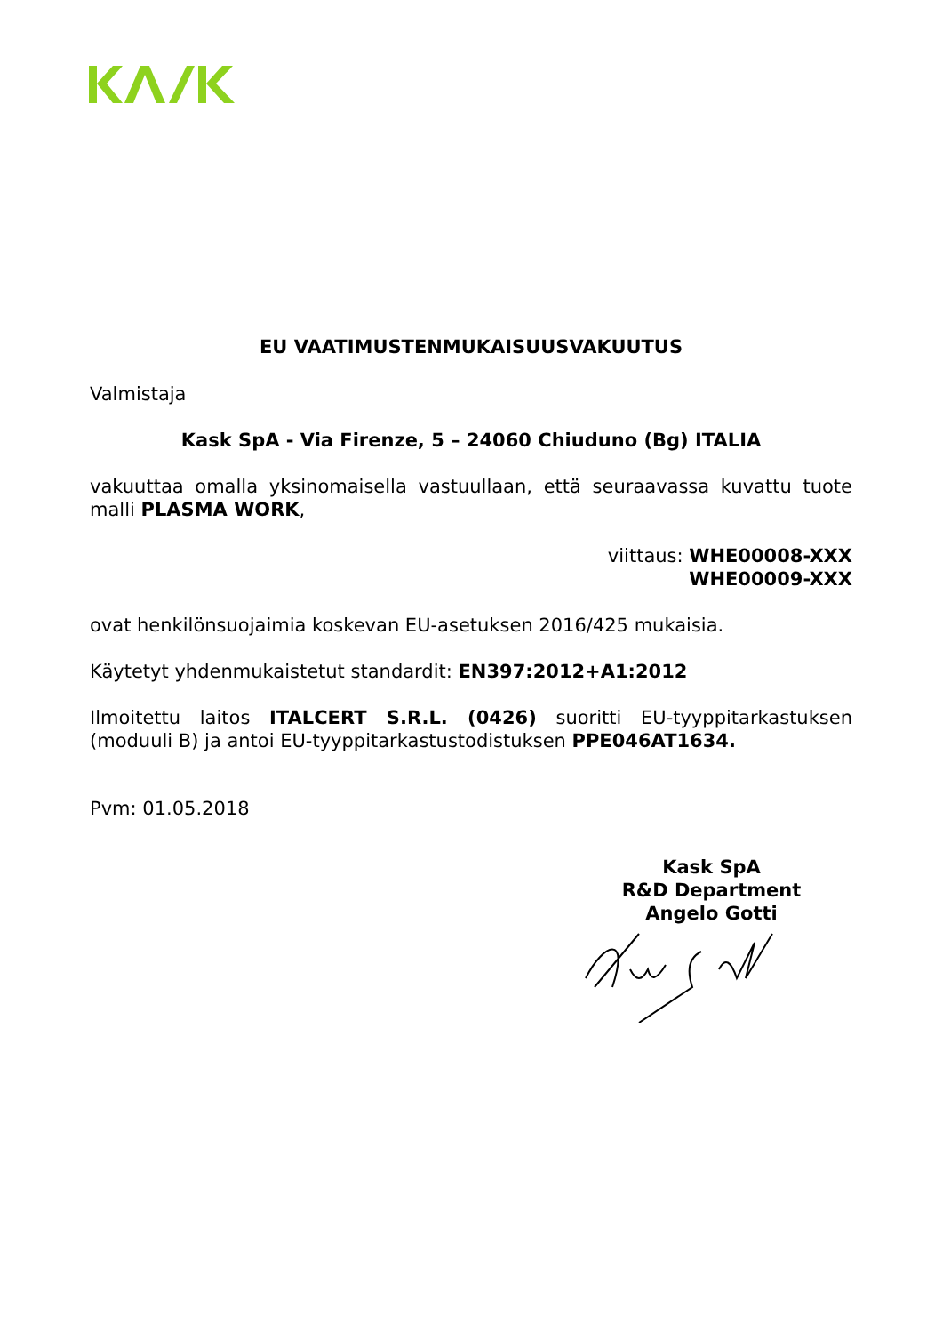EU VAATIMUSTENMUKAISUUSVAKUUTUS
Valmistaja
Kask SpA - Via Firenze, 5 – 24060 Chiuduno (Bg) ITALIA
vakuuttaa omalla yksinomaisella vastuullaan, että seuraavassa kuvattu tuote malli PLASMA WORK,
viittaus: WHE00008-XXX
WHE00009-XXX
ovat henkilönsuojaimia koskevan EU-asetuksen 2016/425 mukaisia.
Käytetyt yhdenmukaistetut standardit: EN397:2012+A1:2012
Ilmoitettu laitos ITALCERT S.R.L. (0426) suoritti EU-tyyppitarkastuksen (moduuli B) ja antoi EU-tyyppitarkastustodistuksen PPE046AT1634.
Pvm: 01.05.2018
Kask SpA
R&D Department
Angelo Gotti